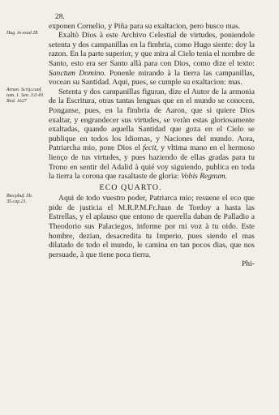28.
exponen Cornelio, y Piña para su exaltacion, pero busco mas.
Hug. in exod 28.
Exaltò Dios à este Archivo Celestial de virtudes, poniendole setenta y dos campanillas en la fimbria, como Hugo siente: doy la razon. En la parte superior, y que mira al Cielo tenia el nombre de Santo, esto era ser Santo allà para con Dios, como dize el texto: Sanctum Domino. Ponenle mirando à la tierra las campanillas, vocean su Santidad. Aqui, pues, se cumple su exaltacion: mas.
Arnon. Scrip.conf. tom. 1. Sen. 3.0.40. Ibid. 1627
Setenta y dos campanillas figuran, dize el Autor de la armonia de la Escritura, otras tantas lenguas que en el mundo se conocen. Ponganse, pues, en la fimbria de Aaron, que si quiere Dios exaltar, y engrandecer sus virtudes, se veràn estas gloriosamente exaltadas, quando aquella Santidad que goza en el Cielo se publique en todos los Idiomas, y Naciones del mundo. Aora, Patriarcha mio, pone Dios el fecit, y vltima mano en el hermoso lienço de tus virtudes, y pues haziendo de ellas gradas para tu Trono en sentir del Adalid à quié voy siguiendo, publica en toda la tierra la corona que rasaltaste de gloria: Vobis Regnum.
ECO QUARTO.
Biecphuf. lib. 35.cap.21.
Aqui de todo vuestro poder, Patriarca mio; resuene el eco que pide de justicia el M.R.P.M.Fr.Juan de Tordoy a hasta las Estrellas, y el aplauso que entono de querella daban de Palladio a Theodorio sus Palaciegos, informe por mi voz à tu oido. Este hombre, dezian, desacredita tu Imperio, pues siendo el mas dilatado de todo el mundo, le camina en tan pocos dias, que nos persuade, à que tiene poca tierra.
Phi-